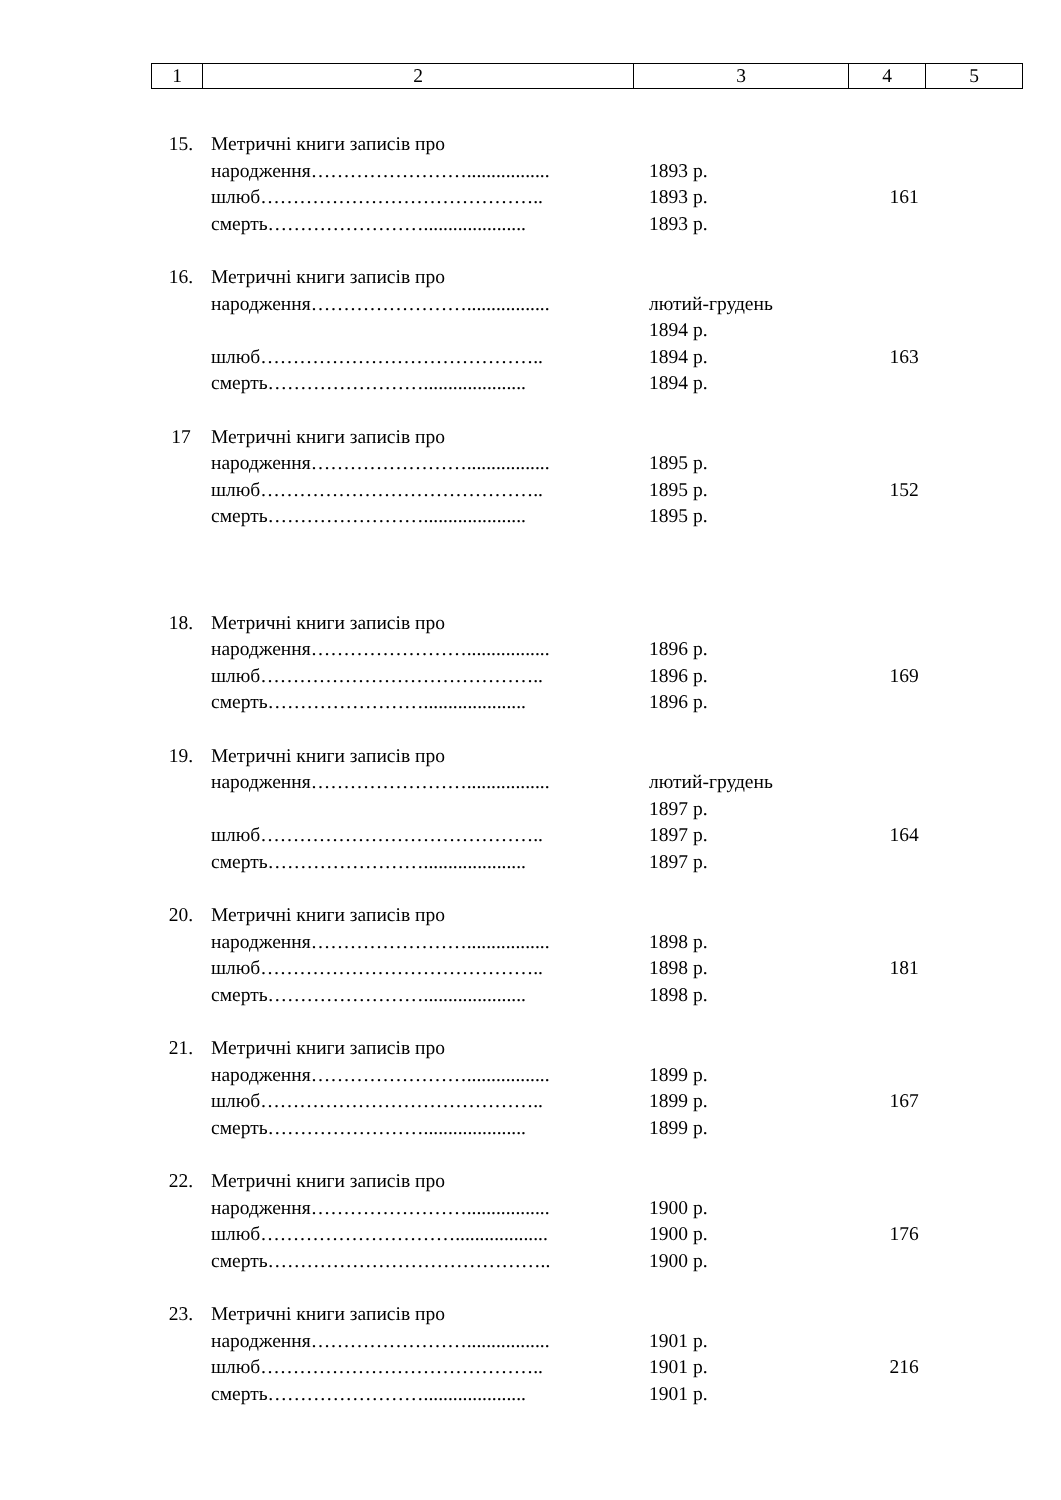| 1 | 2 | 3 | 4 | 5 |
| 15. | Метричні книги записів про | | |
| | народження……………………................. | 1893 р. | |
| | шлюб…………………………………….. | 1893 р. | 161 |
| | смерть……………………..................... | 1893 р. | |
| 16. | Метричні книги записів про | | |
| | народження……………………................. | лютий-грудень | |
| | | 1894 р. | |
| | шлюб…………………………………….. | 1894 р. | 163 |
| | смерть……………………..................... | 1894 р. | |
| 17 | Метричні книги записів про | | |
| | народження……………………................. | 1895 р. | |
| | шлюб…………………………………….. | 1895 р. | 152 |
| | смерть……………………..................... | 1895 р. | |
| 18. | Метричні книги записів про | | |
| | народження……………………................. | 1896 р. | |
| | шлюб…………………………………….. | 1896 р. | 169 |
| | смерть……………………..................... | 1896 р. | |
| 19. | Метричні книги записів про | | |
| | народження……………………................. | лютий-грудень | |
| | | 1897 р. | |
| | шлюб…………………………………….. | 1897 р. | 164 |
| | смерть……………………..................... | 1897 р. | |
| 20. | Метричні книги записів про | | |
| | народження……………………................. | 1898 р. | |
| | шлюб…………………………………….. | 1898 р. | 181 |
| | смерть……………………..................... | 1898 р. | |
| 21. | Метричні книги записів про | | |
| | народження……………………................. | 1899 р. | |
| | шлюб…………………………………….. | 1899 р. | 167 |
| | смерть……………………..................... | 1899 р. | |
| 22. | Метричні книги записів про | | |
| | народження……………………................. | 1900 р. | |
| | шлюб…………………………................... | 1900 р. | 176 |
| | смерть…………………………………….. | 1900 р. | |
| 23. | Метричні книги записів про | | |
| | народження……………………................. | 1901 р. | |
| | шлюб…………………………………….. | 1901 р. | 216 |
| | смерть……………………..................... | 1901 р. | |